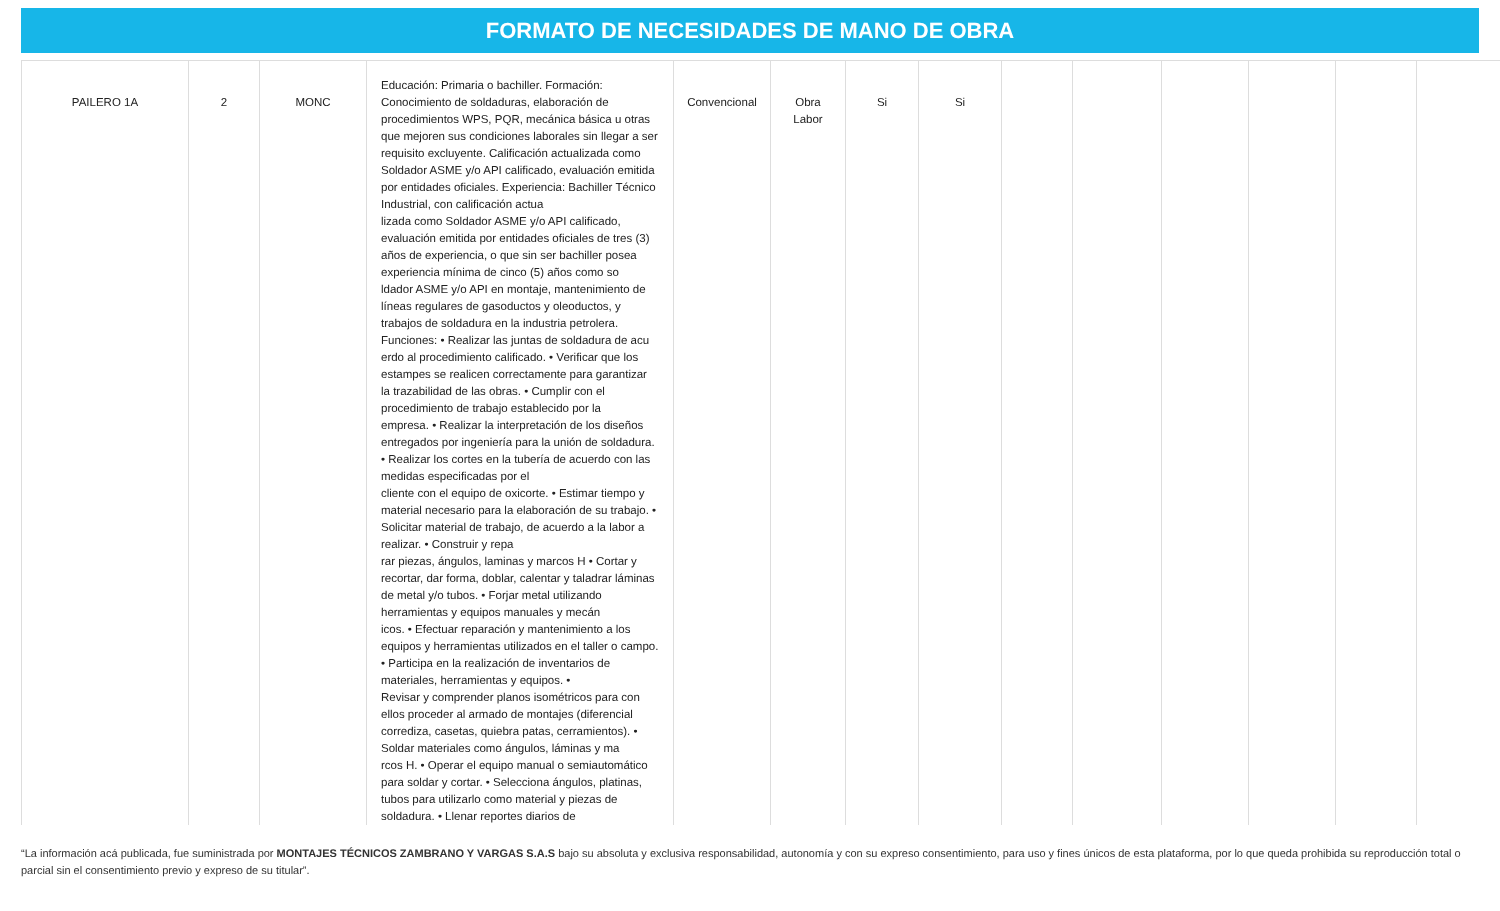FORMATO DE NECESIDADES DE MANO DE OBRA
| PAILERO 1A | 2 | MONC | Educación: Primaria o bachiller. Formación: Conocimiento de soldaduras, elaboración de procedimientos WPS, PQR, mecánica básica u otras que mejoren sus condiciones laborales sin llegar a ser requisito excluyente. Calificación actualizada como Soldador ASME y/o API calificado, evaluación emitida por entidades oficiales. Experiencia: Bachiller Técnico Industrial, con calificación actua lizada como Soldador ASME y/o API calificado, evaluación emitida por entidades oficiales de tres (3) años de experiencia, o que sin ser bachiller posea experiencia mínima de cinco (5) años como so ldador ASME y/o API en montaje, mantenimiento de líneas regulares de gasoductos y oleoductos, y trabajos de soldadura en la industria petrolera. Funciones: • Realizar las juntas de soldadura de acu erdo al procedimiento calificado. • Verificar que los estampes se realicen correctamente para garantizar la trazabilidad de las obras. • Cumplir con el procedimiento de trabajo establecido por la empresa. • Realizar la interpretación de los diseños entregados por ingeniería para la unión de soldadura. • Realizar los cortes en la tubería de acuerdo con las medidas especificadas por el cliente con el equipo de oxicorte. • Estimar tiempo y material necesario para la elaboración de su trabajo. • Solicitar material de trabajo, de acuerdo a la labor a realizar. • Construir y repa rar piezas, ángulos, laminas y marcos H • Cortar y recortar, dar forma, doblar, calentar y taladrar láminas de metal y/o tubos. • Forjar metal utilizando herramientas y equipos manuales y mecán icos. • Efectuar reparación y mantenimiento a los equipos y herramientas utilizados en el taller o campo. • Participa en la realización de inventarios de materiales, herramientas y equipos. • Revisar y comprender planos isométricos para con ellos proceder al armado de montajes (diferencial corrediza, casetas, quiebra patas, cerramientos). • Soldar materiales como ángulos, láminas y ma rcos H. • Operar el equipo manual o semiautomático para soldar y cortar. • Selecciona ángulos, platinas, tubos para utilizarlo como material y piezas de soldadura. • Llenar reportes diarios de | Convencional | Obra Labor | Si | Si | | | | | | |
“La información acá publicada, fue suministrada por MONTAJES TÉCNICOS ZAMBRANO Y VARGAS S.A.S bajo su absoluta y exclusiva responsabilidad, autonomía y con su expreso consentimiento, para uso y fines únicos de esta plataforma, por lo que queda prohibida su reproducción total o parcial sin el consentimiento previo y expreso de su titular”.